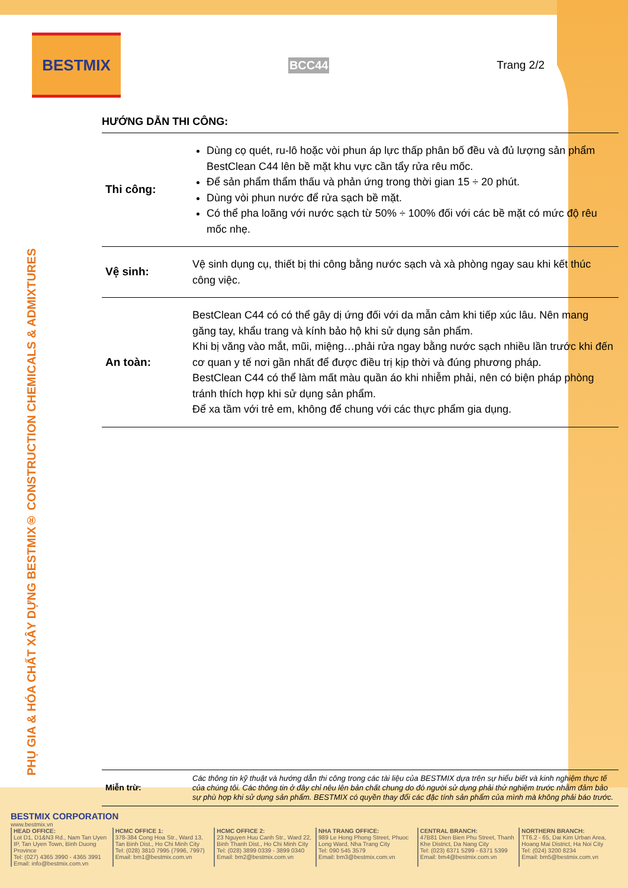BESTMIX
BCC44 Trang 2/2
HƯỚNG DẪN THI CÔNG:
| Thi công: | Dùng cọ quét, ru-lô hoặc vòi phun áp lực thấp phân bố đều và đủ lượng sản phẩm BestClean C44 lên bề mặt khu vực cần tẩy rửa rêu mốc. Để sản phẩm thẩm thấu và phản ứng trong thời gian 15 ÷ 20 phút. Dùng vòi phun nước để rửa sạch bề mặt. Có thể pha loãng với nước sạch từ 50% ÷ 100% đối với các bề mặt có mức độ rêu mốc nhẹ. |
| Vệ sinh: | Vệ sinh dụng cụ, thiết bị thi công bằng nước sạch và xà phòng ngay sau khi kết thúc công việc. |
| An toàn: | BestClean C44 có có thể gây dị ứng đối với da mẫn cảm khi tiếp xúc lâu. Nên mang găng tay, khẩu trang và kính bảo hộ khi sử dụng sản phẩm. Khi bị văng vào mắt, mũi, miệng…phải rửa ngay bằng nước sạch nhiều lần trước khi đến cơ quan y tế nơi gần nhất để được điều trị kịp thời và đúng phương pháp. BestClean C44 có thể làm mất màu quần áo khi nhiễm phải, nên có biện pháp phòng tránh thích hợp khi sử dụng sản phẩm. Để xa tầm với trẻ em, không để chung với các thực phẩm gia dụng. |
| Miễn trừ: | Các thông tin kỹ thuật và hướng dẫn thi công trong các tài liệu của BESTMIX dựa trên sự hiểu biết và kinh nghiệm thực tế của chúng tôi. Các thông tin ở đây chỉ nêu lên bản chất chung do đó người sử dụng phải thử nghiệm trước nhằm đảm bảo sự phù hợp khi sử dụng sản phẩm. BESTMIX có quyền thay đổi các đặc tính sản phẩm của mình mà không phải báo trước. |
PHỤ GIA & HÓA CHẤT XÂY DỰNG BESTMIX® CONSTRUCTION CHEMICALS & ADMIXTURES
BESTMIX CORPORATION
www.bestmix.vn
HEAD OFFICE:
Lot D1, D1&N3 Rd., Nam Tan Uyen IP, Tan Uyen Town, Binh Duong Province
Tel: (027) 4365 3990 - 4365 3991
Email: info@bestmix.com.vn
HCMC OFFICE 1:
378-384 Cong Hoa Str., Ward 13, Tan Binh Dist., Ho Chi Minh City
Tel: (028) 3810 7995 (7996, 7997)
Email: bm1@bestmix.com.vn
HCMC OFFICE 2:
23 Nguyen Huu Canh Str., Ward 22, Binh Thanh Dist., Ho Chi Minh City
Tel: (028) 3899 0339 - 3899 0340
Email: bm2@bestmix.com.vn
NHA TRANG OFFICE:
989 Le Hong Phong Street, Phuoc Long Ward, Nha Trang City
Tel: 090 545 3579
Email: bm3@bestmix.com.vn
CENTRAL BRANCH:
47B81 Dien Bien Phu Street, Thanh Khe District, Da Nang City
Tel: (023) 6371 5299 - 6371 5399
Email: bm4@bestmix.com.vn
NORTHERN BRANCH:
TT6.2 - 65, Dai Kim Urban Area, Hoang Mai District, Ha Noi City
Tel: (024) 3200 8234
Email: bm5@bestmix.com.vn